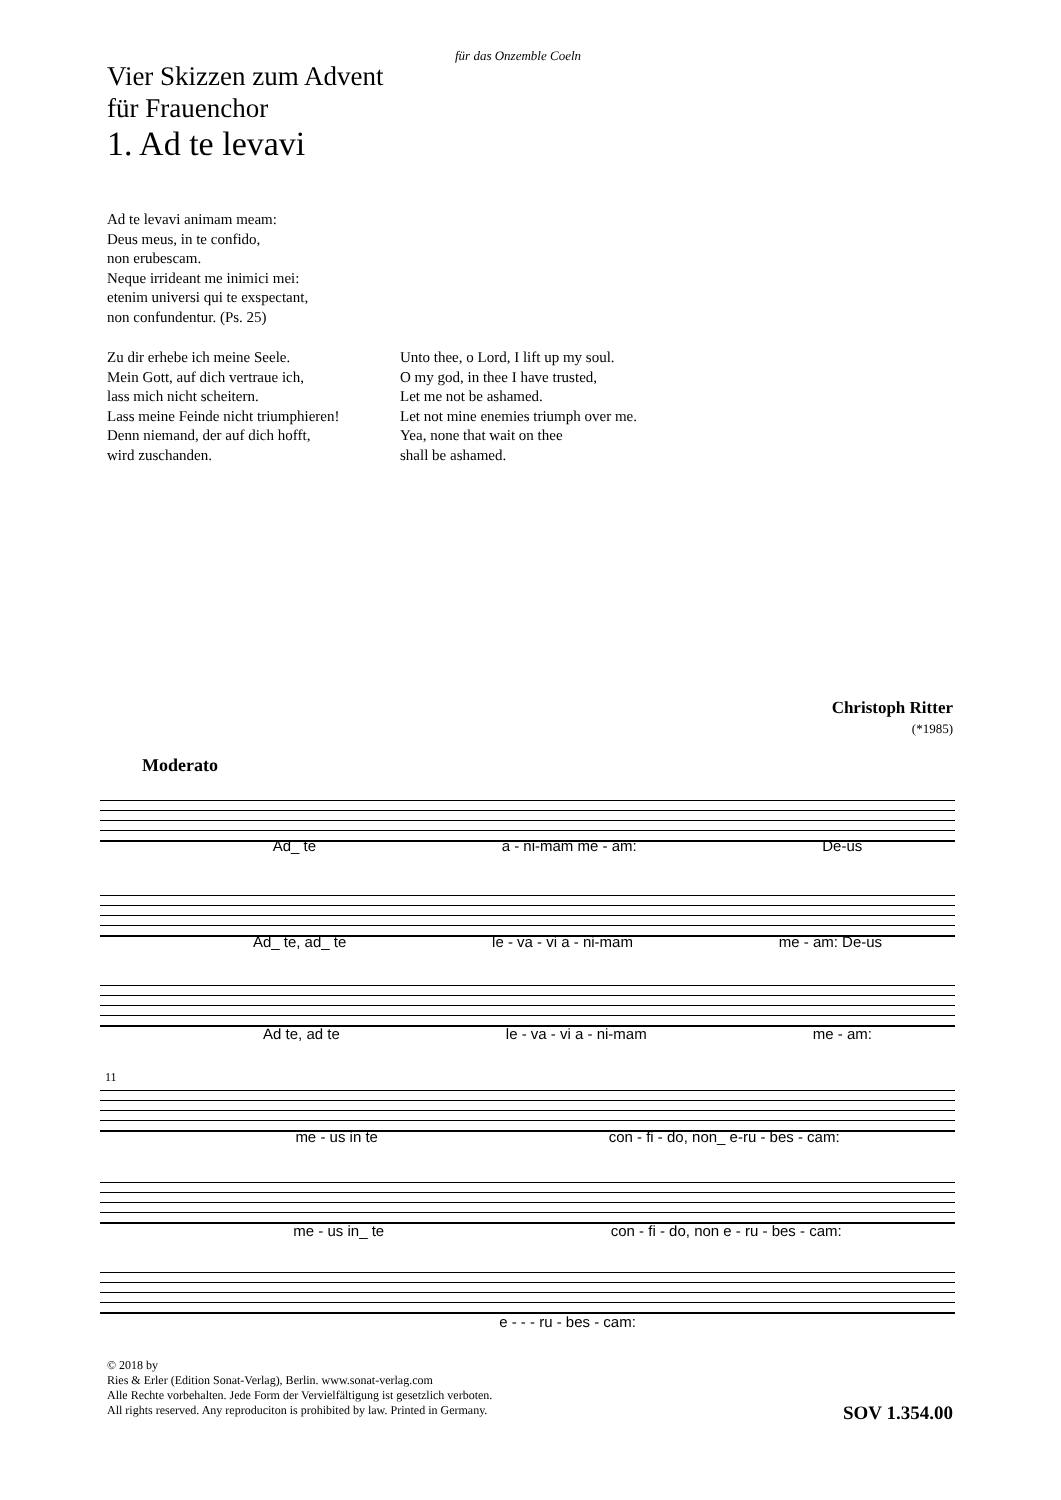für das Onzemble Coeln
Vier Skizzen zum Advent
für Frauenchor
1. Ad te levavi
Ad te levavi animam meam:
Deus meus, in te confido,
non erubescam.
Neque irrideant me inimici mei:
etenim universi qui te exspectant,
non confundentur. (Ps. 25)
Zu dir erhebe ich meine Seele.
Mein Gott, auf dich vertraue ich,
lass mich nicht scheitern.
Lass meine Feinde nicht triumphieren!
Denn niemand, der auf dich hofft,
wird zuschanden.
Unto thee, o Lord, I lift up my soul.
O my god, in thee I have trusted,
Let me not be ashamed.
Let not mine enemies triumph over me.
Yea, none that wait on thee
shall be ashamed.
Christoph Ritter
(*1985)
Moderato
Ad_ te a - ni-mam me - am: De-us
Ad_ te, ad_ te le - va - vi a - ni-mam me - am: De-us
Ad te, ad te le - va - vi a - ni-mam me - am:
11
me - us in te con - fi - do, non_ e-ru - bes - cam:
me - us in_ te con - fi - do, non e - ru - bes - cam:
e - - - ru - bes - cam:
© 2018 by
Ries & Erler (Edition Sonat-Verlag), Berlin. www.sonat-verlag.com
Alle Rechte vorbehalten. Jede Form der Vervielfältigung ist gesetzlich verboten.
All rights reserved. Any reproduciton is prohibited by law. Printed in Germany.
SOV 1.354.00